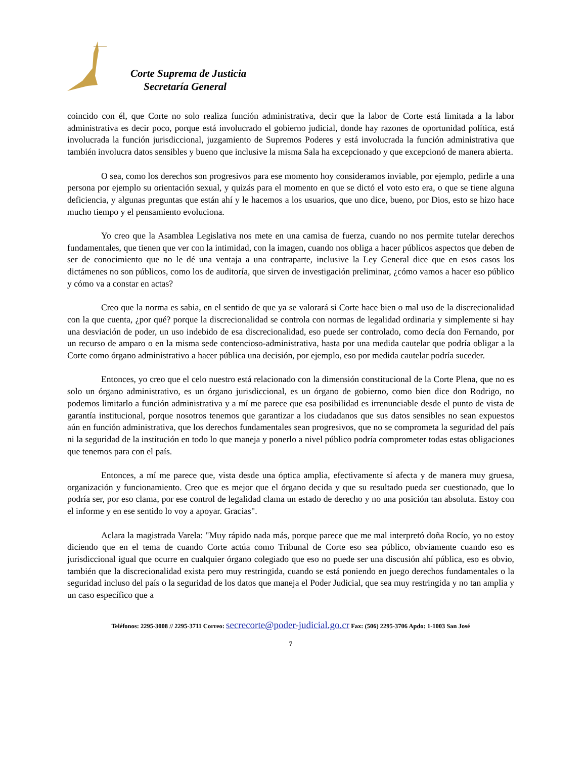Corte Suprema de Justicia
Secretaría General
coincido con él, que Corte no solo realiza función administrativa, decir que la labor de Corte está limitada a la labor administrativa es decir poco, porque está involucrado el gobierno judicial, donde hay razones de oportunidad política, está involucrada la función jurisdiccional, juzgamiento de Supremos Poderes y está involucrada la función administrativa que también involucra datos sensibles y bueno que inclusive la misma Sala ha excepcionado y que excepcionó de manera abierta.
O sea, como los derechos son progresivos para ese momento hoy consideramos inviable, por ejemplo, pedirle a una persona por ejemplo su orientación sexual, y quizás para el momento en que se dictó el voto esto era, o que se tiene alguna deficiencia, y algunas preguntas que están ahí y le hacemos a los usuarios, que uno dice, bueno, por Dios, esto se hizo hace mucho tiempo y el pensamiento evoluciona.
Yo creo que la Asamblea Legislativa nos mete en una camisa de fuerza, cuando no nos permite tutelar derechos fundamentales, que tienen que ver con la intimidad, con la imagen, cuando nos obliga a hacer públicos aspectos que deben de ser de conocimiento que no le dé una ventaja a una contraparte, inclusive la Ley General dice que en esos casos los dictámenes no son públicos, como los de auditoría, que sirven de investigación preliminar, ¿cómo vamos a hacer eso público y cómo va a constar en actas?
Creo que la norma es sabia, en el sentido de que ya se valorará si Corte hace bien o mal uso de la discrecionalidad con la que cuenta, ¿por qué? porque la discrecionalidad se controla con normas de legalidad ordinaria y simplemente si hay una desviación de poder, un uso indebido de esa discrecionalidad, eso puede ser controlado, como decía don Fernando, por un recurso de amparo o en la misma sede contencioso-administrativa, hasta por una medida cautelar que podría obligar a la Corte como órgano administrativo a hacer pública una decisión, por ejemplo, eso por medida cautelar podría suceder.
Entonces, yo creo que el celo nuestro está relacionado con la dimensión constitucional de la Corte Plena, que no es solo un órgano administrativo, es un órgano jurisdiccional, es un órgano de gobierno, como bien dice don Rodrigo, no podemos limitarlo a función administrativa y a mí me parece que esa posibilidad es irrenunciable desde el punto de vista de garantía institucional, porque nosotros tenemos que garantizar a los ciudadanos que sus datos sensibles no sean expuestos aún en función administrativa, que los derechos fundamentales sean progresivos, que no se comprometa la seguridad del país ni la seguridad de la institución en todo lo que maneja y ponerlo a nivel público podría comprometer todas estas obligaciones que tenemos para con el país.
Entonces, a mí me parece que, vista desde una óptica amplia, efectivamente sí afecta y de manera muy gruesa, organización y funcionamiento. Creo que es mejor que el órgano decida y que su resultado pueda ser cuestionado, que lo podría ser, por eso clama, por ese control de legalidad clama un estado de derecho y no una posición tan absoluta. Estoy con el informe y en ese sentido lo voy a apoyar. Gracias".
Aclara la magistrada Varela: "Muy rápido nada más, porque parece que me mal interpretó doña Rocío, yo no estoy diciendo que en el tema de cuando Corte actúa como Tribunal de Corte eso sea público, obviamente cuando eso es jurisdiccional igual que ocurre en cualquier órgano colegiado que eso no puede ser una discusión ahí pública, eso es obvio, también que la discrecionalidad exista pero muy restringida, cuando se está poniendo en juego derechos fundamentales o la seguridad incluso del país o la seguridad de los datos que maneja el Poder Judicial, que sea muy restringida y no tan amplia y un caso específico que a
Teléfonos: 2295-3008 // 2295-3711 Correo: secrecorte@poder-judicial.go.cr Fax: (506) 2295-3706 Apdo: 1-1003 San José
7